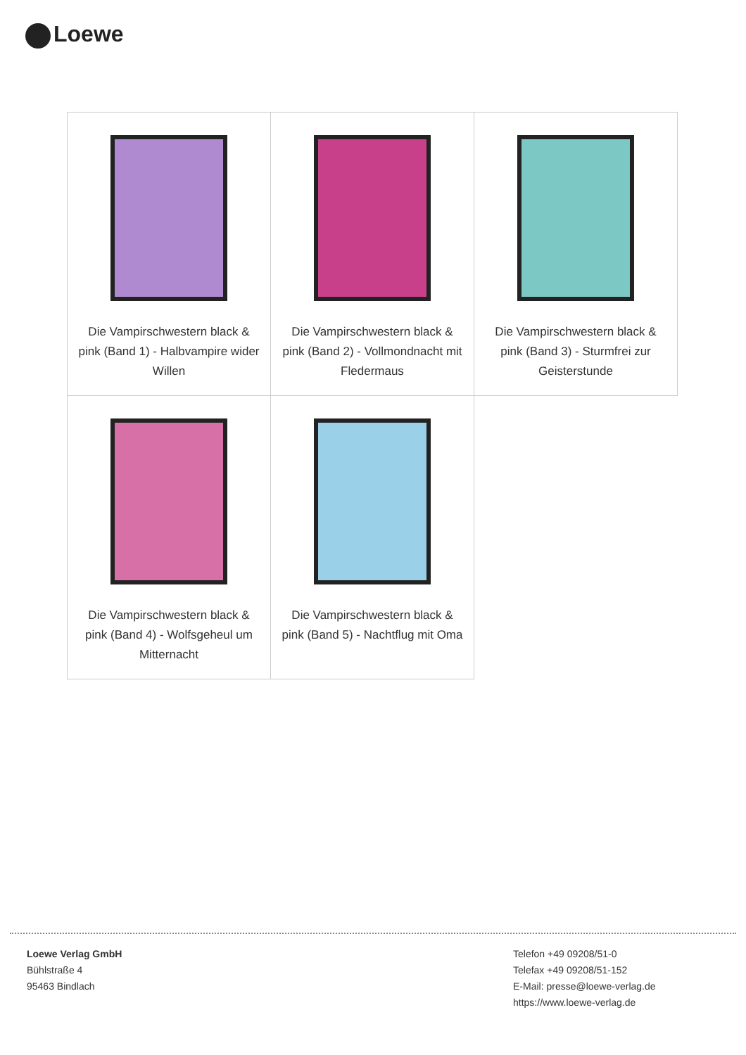Loewe
| Die Vampirschwestern black & pink (Band 1) - Halbvampire wider Willen | Die Vampirschwestern black & pink (Band 2) - Vollmondnacht mit Fledermaus | Die Vampirschwestern black & pink (Band 3) - Sturmfrei zur Geisterstunde |
| Die Vampirschwestern black & pink (Band 4) - Wolfsgeheul um Mitternacht | Die Vampirschwestern black & pink (Band 5) - Nachtflug mit Oma | |
Loewe Verlag GmbH
Bühlstraße 4
95463 Bindlach
Telefon +49 09208/51-0
Telefax +49 09208/51-152
E-Mail: presse@loewe-verlag.de
https://www.loewe-verlag.de